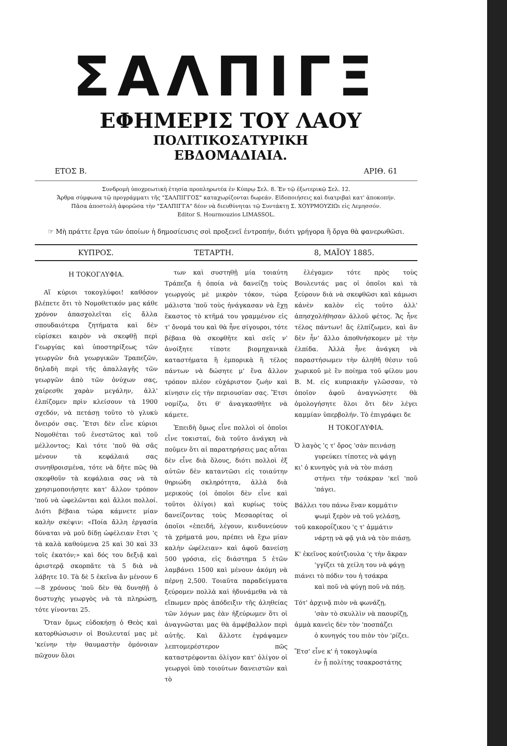ΣΑΛΠΙΓΞ
ΕΦΗΜΕΡΙΣ ΤΟΥ ΛΑΟΥ
ΠΟΛΙΤΙΚΟΣΑΤΥΡΙΚΗ
ΕΒΔΟΜΑΔΙΑΙΑ.
ΕΤΟΣ Β. ΑΡΙΘ. 61
Συνδρομὴ ὑποχρεωτικὴ ἐτησία προπληρωτέα ἐν Κύπρῳ Σελ. 8. Ἐν τῷ ἐξωτερικῷ Σελ. 12.
Ἄρθρα σύμφωνα τῷ προγράμματι τῆς "ΣΑΛΠΙΓΓΟΣ" καταχωρίζονται δωρεάν. Εἰδοποιήσεις καὶ διατριβαὶ κατ' ἀποκοπήν.
Πᾶσα ἀποστολὴ ἀφορῶσα τὴν "ΣΑΛΠΙΓΓΑ" δέον νὰ διευθύνηται τῷ Συντάκτῃ Σ. ΧΟΥΡΜΟΥΖΙΩι εἰς Λεμησσόν.
Editor S. Hourmouzios LIMASSOL.
☞ Μὴ πράττε ἔργα τῶν ὁποίων ἡ δημοσίευσις σοὶ προξενεῖ ἐντροπήν, διότι γρήγορα ἢ ὄργα θὰ φανερωθῶσι.
ΚΥΠΡΟΣ. ΤΕΤΑΡΤΗ. 8, ΜΑΪΟΥ 1885.
Η ΤΟΚΟΓΛΥΦΙΑ.
Αἵ κύριοι τοκογλύφοι! καθόσον βλέπετε ὅτι τὸ Νομοθετικόν μας κάθε χρόνον ἀπασχολεῖται εἰς ἄλλα σπουδαιότερα ζητήματα καὶ δὲν εὑρίσκει καιρὸν νὰ σκεφθῇ περὶ Γεωργίας καὶ ὑποστηρίξεως τῶν γεωργῶν διὰ γεωργικῶν Τραπεζῶν, δηλαδὴ περὶ τῆς ἀπαλλαγῆς τῶν γεωργῶν ἀπὸ τῶν ὀνύχων σας, χαίρεσθε χαρὰν μεγάλην, ἀλλ' ἐλπίζομεν πρὶν κλείσουν τὰ 1900 σχεδόν, νὰ πετάσῃ τοῦτο τὸ γλυκὺ ὄνειρόν σας. Ἔτσι δὲν εἶνε κύριοι Νομοθέται τοῦ ἐνεστῶτος καὶ τοῦ μέλλοντος; Καὶ τότε 'ποῦ θὰ σᾶς μένουν τὰ κεφάλαιά σας συνηθροισμένα, τότε νὰ δῆτε πῶς θὰ σκεφθοῦν τὰ κεφάλαια σας νὰ τὰ χρησιμοποιήσητε κατ' ἄλλον τρόπον 'ποῦ νὰ ὠφελῶνται καὶ ἄλλοι πολλοί. Διότι βέβαια τώρα κάμνετε μίαν καλὴν σκέψιν: «Ποία ἄλλη ἐργασία δύναται νὰ μοῦ δίδῃ ὠφέλειαν ἔτσι 'ς τὰ καλὰ καθούμενα 25 καὶ 30 καὶ 33 τοῖς ἑκατόν;» καὶ δός του δεξιᾷ καὶ ἀριστερᾷ σκορπᾶτε τὰ 5 διὰ νὰ λάβητε 10. Τὰ δὲ 5 ἐκεῖνα ἂν μένουν 6—8 χρόνους 'ποῦ δὲν θὰ δυνηθῇ ὁ δυστυχὴς γεωργὸς νὰ τὰ πληρώσῃ, τότε γίνονται 25.
Ὅταν ὅμως εὐδοκήσῃ ὁ Θεὸς καὶ κατορθώσωσιν οἱ Βουλευταί μας μὲ 'κείνην τὴν θαυμαστὴν ὁμόνοιαν πῶχουν ὅλοι
των καὶ συστηθῇ μία τοιαύτη Τράπεζα ἡ ὁποία νὰ δανείζῃ τοὺς γεωργοὺς μὲ μικρὸν τόκον, τώρα μάλιστα 'ποῦ τοὺς ἠνάγκασαν νὰ ἔχῃ ἕκαστος τὸ κτῆμά του γραμμένον εἰς τ' ὄνομά του καὶ θὰ ἦνε σίγουροι, τότε βέβαια θὰ σκεφθῆτε καὶ σεῖς ν' ἀνοίξητε τίποτε βιομηχανικὰ καταστήματα ἢ ἐμπορικὰ ἢ τέλος πάντων νὰ δώσητε μ' ἕνα ἄλλον τρόπον πλέον εὐχάριστον ζωὴν καὶ κίνησιν εἰς τὴν περιουσίαν σας. Ἔτσι νομίζω, ὅτι θ' ἀναγκασθῆτε νὰ κάμετε.
Ἐπειδὴ ὅμως εἶνε πολλοὶ οἱ ὁποῖοι εἶνε τοκισταί, διὰ τοῦτο ἀνάγκη νὰ ποῦμεν ὅτι αἱ παρατηρήσεις μας αὗται δὲν εἶνε διὰ ὅλους, διότι πολλοὶ ἐξ αὐτῶν δὲν καταντῶσι εἰς τοιαύτην θηριώδη σκληρότητα, ἀλλὰ διὰ μερικοὺς (οἱ ὁποῖοι δὲν εἶνε καὶ τοῦτοι ὀλίγοι) καὶ κυρίως τοὺς δανείζοντας τοὺς Μεσαορίτας οἱ ὁποῖοι «ἐπειδή, λέγουν, κινδυνεύουν τὰ χρήματά μου, πρέπει νὰ ἔχω μίαν καλὴν ὠφέλειαν» καὶ ἀφοῦ δανείσῃ 500 γρόσια, εἰς διάστημα 5 ἐτῶν λαμβάνει 1500 καὶ μένουν ἀκόμη νὰ πέρνῃ 2,500. Τοιαῦτα παραδείγματα ξεύρομεν πολλὰ καὶ ἠδυνάμεθα νὰ τὰ εἴπωμεν πρὸς ἀπόδειξιν τῆς ἀληθείας τῶν λόγων μας ἐὰν ἠξεύρωμεν ὅτι οἱ ἀναγνῶσται μας θὰ ἀμφέβαλλον περὶ αὐτῆς. Καὶ ἄλλοτε ἐγράψαμεν λεπτομερέστερον πῶς καταστρέφονται ὀλίγον κατ' ὀλίγον οἱ γεωργοὶ ὑπὸ τοιούτων δανειστῶν καὶ τὸ
ἐλέγαμεν τότε πρὸς τοὺς Βουλευτάς μας οἱ ὁποῖοι καὶ τὰ ξεύρουν διὰ νὰ σκεφθῶσι καὶ κάμωσι κἀνὲν καλὸν εἰς τοῦτο ἀλλ' ἀπησχολήθησαν ἀλλοῦ φέτος. Ἄς ἦνε τέλος πάντων! ἂς ἐλπίζωμεν, καὶ ἂν δὲν ἦν' ἄλλο ἀποθνήσκομεν μὲ τὴν ἐλπίδα. Ἀλλὰ ἦνε ἀνάγκη νὰ παραστήσωμεν τὴν ἀληθῆ θέσιν τοῦ χωρικοῦ μὲ ἓν ποίημα τοῦ φίλου μου Β. Μ. εἰς κυπριακὴν γλῶσσαν, τὸ ὁποῖον ἀφοῦ ἀναγνώσητε θὰ ὁμολογήσητε ὅλοι ὅτι δὲν λέγει καμμίαν ὑπερβολήν. Τὸ ἐπιγράφει δε
Η ΤΟΚΟΓΛΥΦΙΑ.
Ὁ λαγὸς 'ς τ' ὄρος 'σὰν πεινάσῃ
γυρεύκει τίποτες νὰ φάγῃ
κι' ὁ κυνηγὸς γιὰ νὰ τὸν πιάσῃ
στήνει τὴν τσάκραν 'κεῖ 'ποῦ 'πάγει.
Βάλλει του πάνω ἕναν κομμάτιν
ψωμὶ ξερὸν νὰ τοῦ γελάσῃ,
τοῦ κακοροΐζικου 'ς τ' ἀμμάτιν
νάρτῃ νὰ φᾷ γιὰ νὰ τὸν πιάσῃ.
Κ' ἐκεῖνος κούτζιουλα 'ς τὴν ἄκραν
'γγίζει τὰ χείλη του νὰ φάγῃ
πιάνει τὸ πόδιν του ἡ τσάκρα
καὶ ποῦ νὰ φύγῃ ποῦ νὰ πάῃ.
Τότ' ἀρχινᾷ πιὸν νὰ φωνάζῃ,
'σὰν τὸ σκυλλὶν νὰ παουρίζῃ,
ἀμμὰ κανεὶς δὲν τὸν 'ποσπάζει
ὁ κυνηγός του πιὸν τὸν 'ρίζει.
Ἔτσ' εἶνε κ' ἡ τοκογλυφία
ἐν ᾗ πολίτης τσακροστάτης